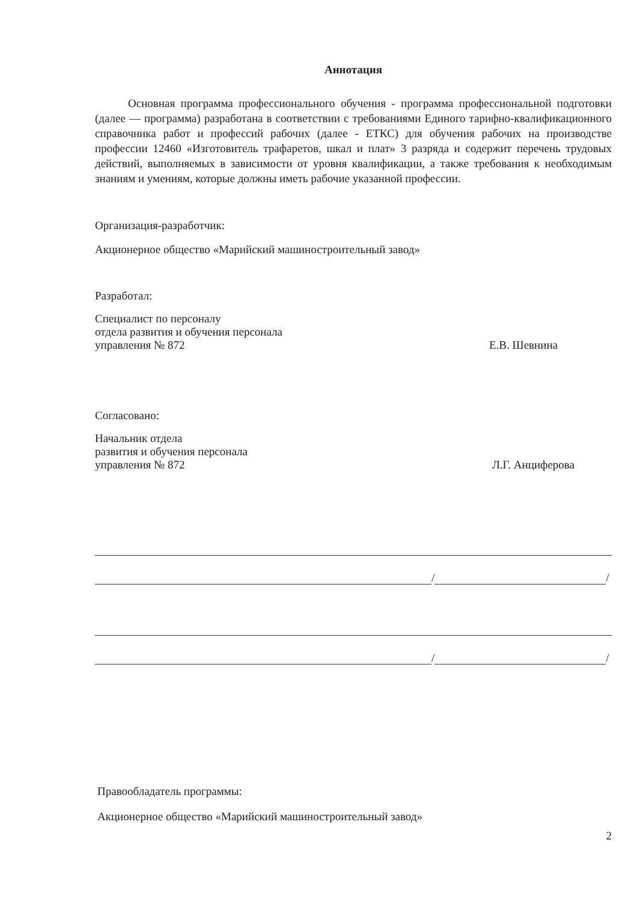Аннотация
Основная программа профессионального обучения - программа профессиональной подготовки (далее — программа) разработана в соответствии с требованиями Единого тарифно-квалификационного справочника работ и профессий рабочих (далее - ЕТКС) для обучения рабочих на производстве профессии 12460 «Изготовитель трафаретов, шкал и плат» 3 разряда и содержит перечень трудовых действий, выполняемых в зависимости от уровня квалификации, а также требования к необходимым знаниям и умениям, которые должны иметь рабочие указанной профессии.
Организация-разработчик:
Акционерное общество «Марийский машиностроительный завод»
Разработал:
Специалист по персоналу
отдела развития и обучения персонала
управления № 872
Е.В. Шевнина
Согласовано:
Начальник отдела
развития и обучения персонала
управления № 872
Л.Г. Анциферова
/ /
/ /
Правообладатель программы:
Акционерное общество «Марийский машиностроительный завод»
2